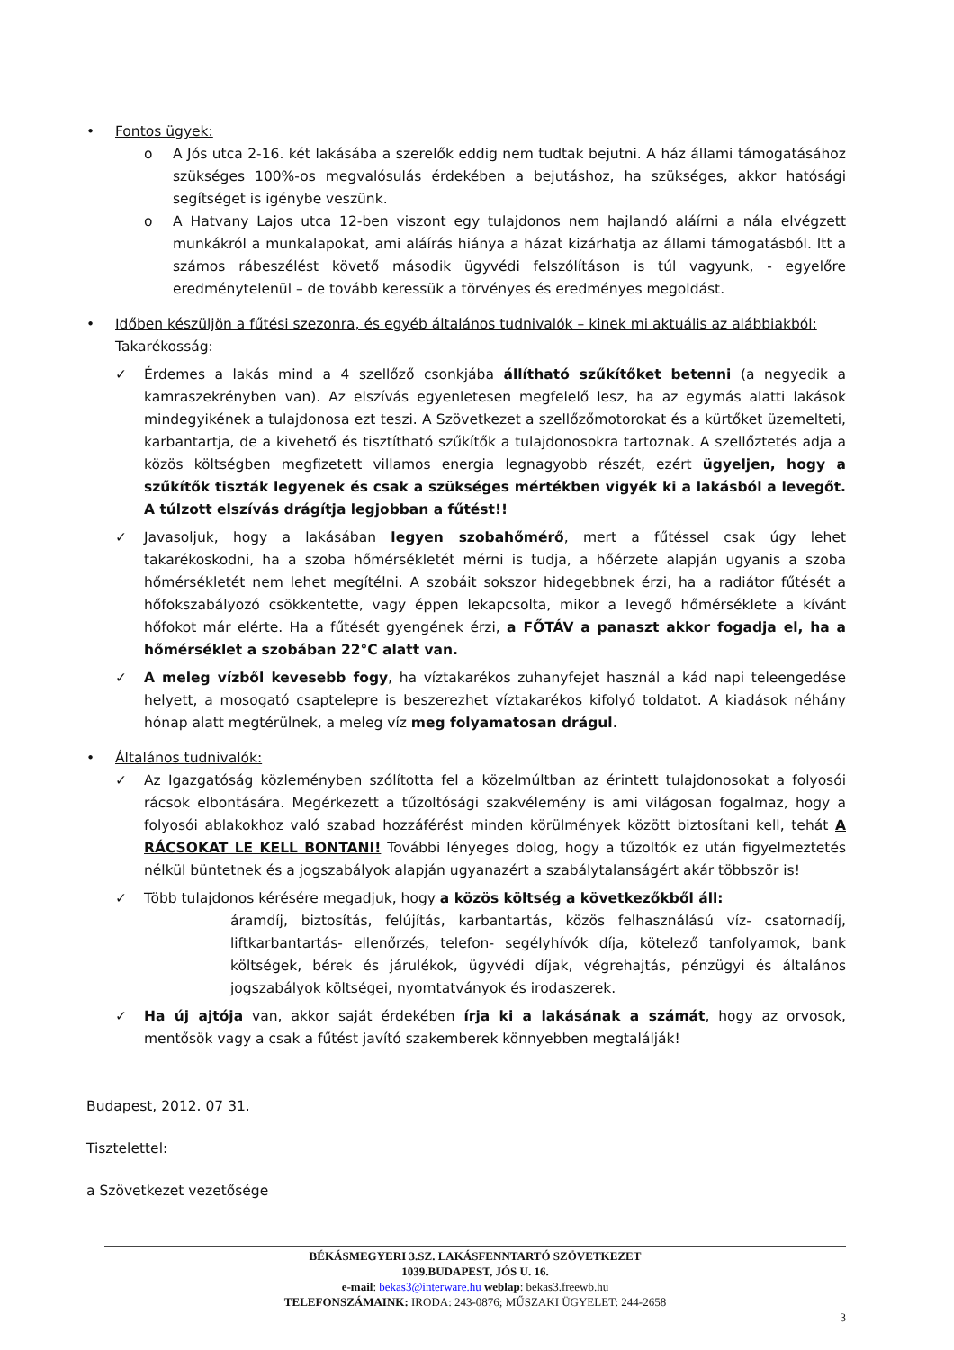• Fontos ügyek:
o A Jós utca 2-16. két lakásába a szerelők eddig nem tudtak bejutni. A ház állami támogatásához szükséges 100%-os megvalósulás érdekében a bejutáshoz, ha szükséges, akkor hatósági segítséget is igénybe veszünk.
o A Hatvany Lajos utca 12-ben viszont egy tulajdonos nem hajlandó aláírni a nála elvégzett munkákról a munkalapokat, ami aláírás hiánya a házat kizárhatja az állami támogatásból. Itt a számos rábeszélést követő második ügyvédi felszólításon is túl vagyunk, - egyelőre eredménytelenül – de tovább keressük a törvényes és eredményes megoldást.
• Időben készüljön a fűtési szezonra, és egyéb általános tudnivalók – kinek mi aktuális az alábbiakból:
Takarékosság:
✓ Érdemes a lakás mind a 4 szellőző csonkjába állítható szűkítőket betenni (a negyedik a kamraszekrényben van). Az elszívás egyenletesen megfelelő lesz, ha az egymás alatti lakások mindegyikének a tulajdonosa ezt teszi. A Szövetkezet a szellőzőmotorokat és a kürtőket üzemelteti, karbantartja, de a kivehető és tisztítható szűkítők a tulajdonosokra tartoznak. A szellőztetés adja a közös költségben megfizetett villamos energia legnagyobb részét, ezért ügyeljen, hogy a szűkítők tiszták legyenek és csak a szükséges mértékben vigyék ki a lakásból a levegőt. A túlzott elszívás drágítja legjobban a fűtést!!
✓ Javasoljuk, hogy a lakásában legyen szobahőmérő, mert a fűtéssel csak úgy lehet takarékoskodni, ha a szoba hőmérsékletét mérni is tudja, a hőérzete alapján ugyanis a szoba hőmérsékletét nem lehet megítélni. A szobáit sokszor hidegebbnek érzi, ha a radiátor fűtését a hőfokszabályozó csökkentette, vagy éppen lekapcsolta, mikor a levegő hőmérséklete a kívánt hőfokot már elérte. Ha a fűtését gyengének érzi, a FŐTÁV a panaszt akkor fogadja el, ha a hőmérséklet a szobában 22°C alatt van.
✓ A meleg vízből kevesebb fogy, ha víztakarékos zuhanyfejet használ a kád napi teleengedése helyett, a mosogató csaptelepre is beszerezhet víztakarékos kifolyó toldatot. A kiadások néhány hónap alatt megtérülnek, a meleg víz meg folyamatosan drágul.
• Általános tudnivalók:
✓ Az Igazgatóság közleményben szólította fel a közelmúltban az érintett tulajdonosokat a folyosói rácsok elbontására. Megérkezett a tűzoltósági szakvélemény is ami világosan fogalmaz, hogy a folyosói ablakokhoz való szabad hozzáférést minden körülmények között biztosítani kell, tehát A RÁCSOKAT LE KELL BONTANI! További lényeges dolog, hogy a tűzoltók ez után figyelmeztetés nélkül büntetnek és a jogszabályok alapján ugyanazért a szabálytalanságért akár többször is!
✓ Több tulajdonos kérésére megadjuk, hogy a közös költség a következőkből áll:
áramdíj, biztosítás, felújítás, karbantartás, közös felhasználású víz- csatornadíj, liftkarbantartás- ellenőrzés, telefon- segélyhívók díja, kötelező tanfolyamok, bank költségek, bérek és járulékok, ügyvédi díjak, végrehajtás, pénzügyi és általános jogszabályok költségei, nyomtatványok és irodaszerek.
✓ Ha új ajtója van, akkor saját érdekében írja ki a lakásának a számát, hogy az orvosok, mentősök vagy a csak a fűtést javító szakemberek könnyebben megtalálják!
Budapest, 2012. 07 31.
Tisztelettel:
a Szövetkezet vezetősége
BÉKÁSMEGYERI 3.SZ. LAKÁSFENNTARTÓ SZÖVETKEZET
1039.BUDAPEST, JÓS U. 16.
e-mail: bekas3@interware.hu weblap: bekas3.freewb.hu
TELEFONSZÁMAINK: IRODA: 243-0876; MŰSZAKI ÜGYELET: 244-2658
3